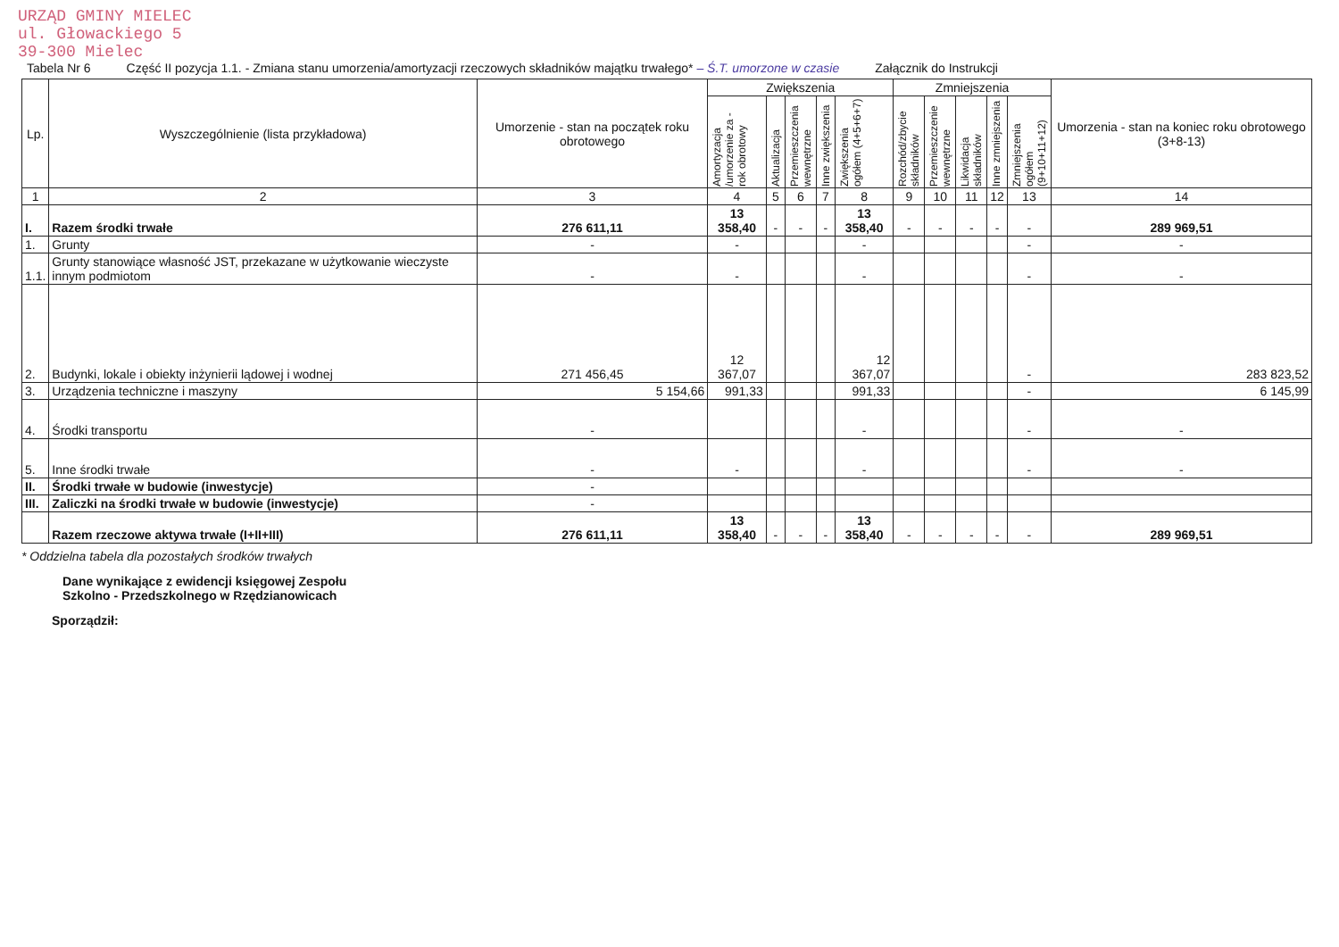URZĄD GMINY MIELEC
ul. Głowackiego 5
39-300 Mielec
Tabela Nr 6 Część II pozycja 1.1. - Zmiana stanu umorzenia/amortyzacji rzeczowych składników majątku trwałego* – Ś.T. umorzone w czasie Załącznik do Instrukcji
| Lp. | Wyszczególnienie (lista przykładowa) | Umorzenie - stan na początek roku obrotowego | Zwiększenia | | | | | Zmniejszenia | | | | | Umorzenia - stan na koniec roku obrotowego (3+8-13) |
| --- | --- | --- | --- | --- | --- | --- | --- | --- | --- | --- | --- | --- | --- |
| | | | Amortyzacja /umorzenie za - rok obrotowy | Aktualizacja | Przemieszczenia wewnętrzne | Inne zwiększenia | Zwiększenia ogółem (4+5+6+7) | Rozchód/zbycie składników | Przemieszczenie wewnętrzne | Likwidacja składników | Inne zmniejszenia | Zmniejszenia ogółem (9+10+11+12) | |
| 1 | 2 | 3 | 4 | 5 | 6 | 7 | 8 | 9 | 10 | 11 | 12 | 13 | 14 |
| I. | Razem środki trwałe | 276 611,11 | 13 358,40 | - | - | - | 13 358,40 | - | - | - | - | - | 289 969,51 |
| 1. | Grunty | - | - | | | | - | | | | | - | - |
| 1.1. | Grunty stanowiące własność JST, przekazane w użytkowanie wieczyste innym podmiotom | - | - | | | | - | | | | | - | - |
| 2. | Budynki, lokale i obiekty inżynierii lądowej i wodnej | 271 456,45 | 12 367,07 | | | | 12 367,07 | | | | | - | 283 823,52 |
| 3. | Urządzenia techniczne i maszyny | 5 154,66 | 991,33 | | | | 991,33 | | | | | - | 6 145,99 |
| 4. | Środki transportu | - | | | | | - | | | | | - | - |
| 5. | Inne środki trwałe | - | - | | | | - | | | | | - | - |
| II. | Środki trwałe w budowie (inwestycje) | - | | | | | | | | | | | |
| III. | Zaliczki na środki trwałe w budowie (inwestycje) | - | | | | | | | | | | | |
| | Razem rzeczowe aktywa trwałe (I+II+III) | 276 611,11 | 13 358,40 | - | - | - | 13 358,40 | - | - | - | - | - | 289 969,51 |
* Oddzielna tabela dla pozostałych środków trwałych
Dane wynikające z ewidencji księgowej Zespołu
Szkolno - Przedszkolnego w Rzędzianowicach
Sporządził: